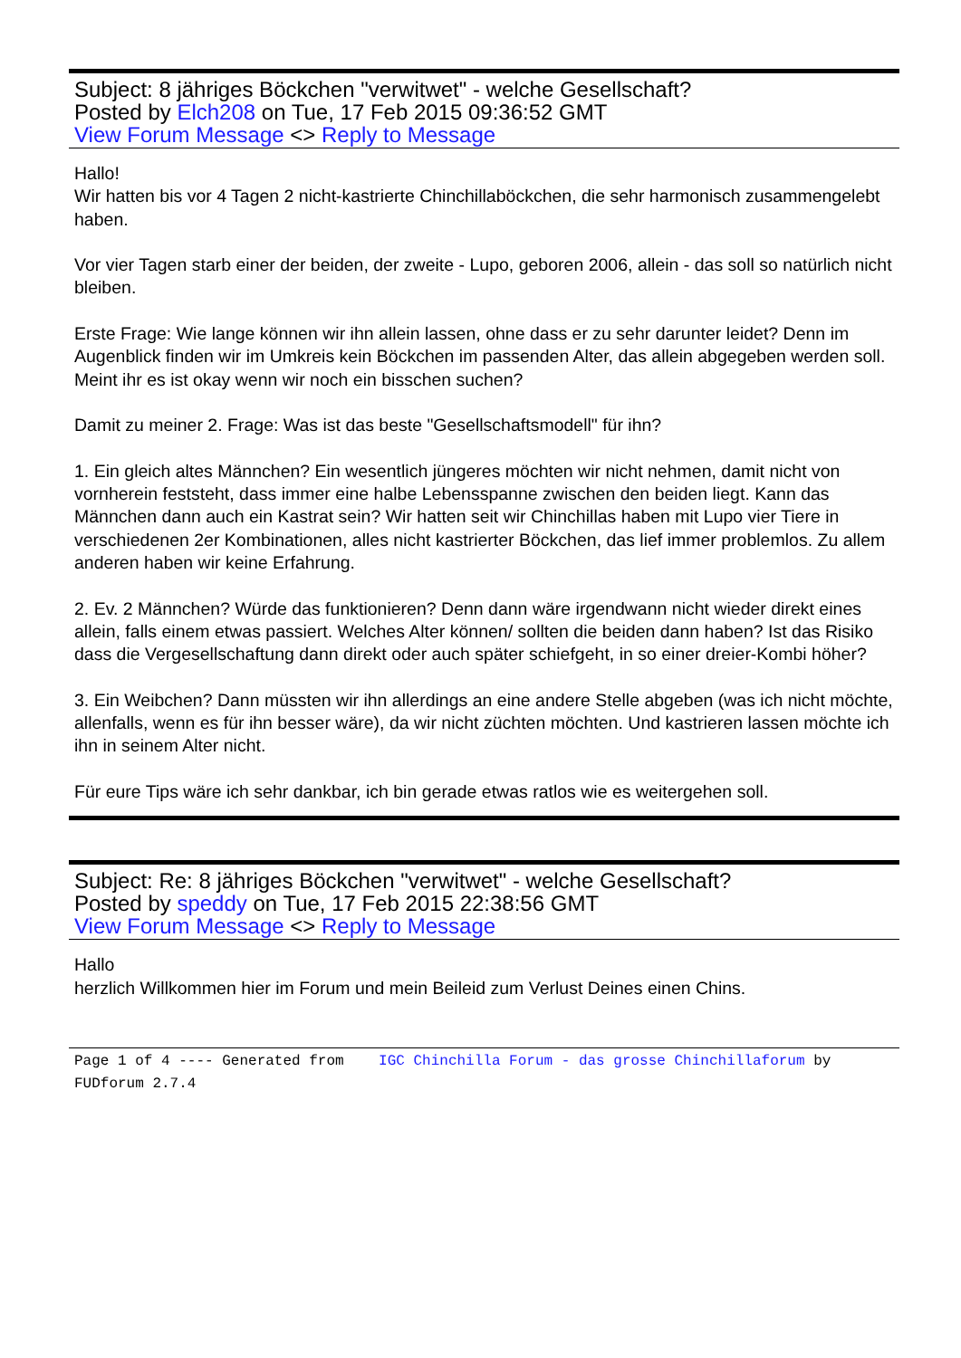Subject: 8 jähriges Böckchen "verwitwet" - welche Gesellschaft?
Posted by Elch208 on Tue, 17 Feb 2015 09:36:52 GMT
View Forum Message <> Reply to Message
Hallo!
Wir hatten bis vor 4 Tagen 2 nicht-kastrierte Chinchillaböckchen, die sehr harmonisch zusammengelebt haben.
Vor vier Tagen starb einer der beiden, der zweite - Lupo, geboren 2006, allein - das soll so natürlich nicht bleiben.
Erste Frage: Wie lange können wir ihn allein lassen, ohne dass er zu sehr darunter leidet? Denn im Augenblick finden wir im Umkreis kein Böckchen im passenden Alter, das allein abgegeben werden soll. Meint ihr es ist okay wenn wir noch ein bisschen suchen?
Damit zu meiner 2. Frage: Was ist das beste "Gesellschaftsmodell" für ihn?
1. Ein gleich altes Männchen? Ein wesentlich jüngeres möchten wir nicht nehmen, damit nicht von vornherein feststeht, dass immer eine halbe Lebensspanne zwischen den beiden liegt. Kann das Männchen dann auch ein Kastrat sein? Wir hatten seit wir Chinchillas haben mit Lupo vier Tiere in verschiedenen 2er Kombinationen, alles nicht kastrierter Böckchen, das lief immer problemlos. Zu allem anderen haben wir keine Erfahrung.
2. Ev. 2 Männchen? Würde das funktionieren? Denn dann wäre irgendwann nicht wieder direkt eines allein, falls einem etwas passiert. Welches Alter können/ sollten die beiden dann haben? Ist das Risiko dass die Vergesellschaftung dann direkt oder auch später schiefgeht, in so einer dreier-Kombi höher?
3. Ein Weibchen? Dann müssten wir ihn allerdings an eine andere Stelle abgeben (was ich nicht möchte, allenfalls, wenn es für ihn besser wäre), da wir nicht züchten möchten. Und kastrieren lassen möchte ich ihn in seinem Alter nicht.
Für eure Tips wäre ich sehr dankbar, ich bin gerade etwas ratlos wie es weitergehen soll.
Subject: Re: 8 jähriges Böckchen "verwitwet" - welche Gesellschaft?
Posted by speddy on Tue, 17 Feb 2015 22:38:56 GMT
View Forum Message <> Reply to Message
Hallo
herzlich Willkommen hier im Forum und mein Beileid zum Verlust Deines einen Chins.
Page 1 of 4 ---- Generated from IGC Chinchilla Forum - das grosse Chinchillaforum by FUDforum 2.7.4